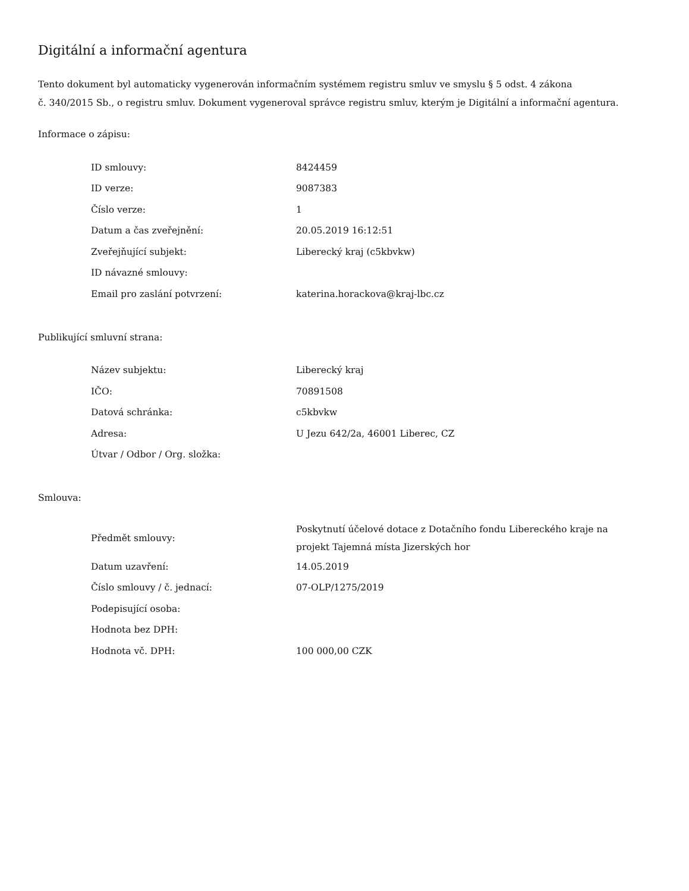Digitální a informační agentura
Tento dokument byl automaticky vygenerován informačním systémem registru smluv ve smyslu § 5 odst. 4 zákona
č. 340/2015 Sb., o registru smluv. Dokument vygeneroval správce registru smluv, kterým je Digitální a informační agentura.
Informace o zápisu:
| ID smlouvy: | 8424459 |
| ID verze: | 9087383 |
| Číslo verze: | 1 |
| Datum a čas zveřejnění: | 20.05.2019 16:12:51 |
| Zveřejňující subjekt: | Liberecký kraj (c5kbvkw) |
| ID návazné smlouvy: | |
| Email pro zaslání potvrzení: | katerina.horackova@kraj-lbc.cz |
Publikující smluvní strana:
| Název subjektu: | Liberecký kraj |
| IČO: | 70891508 |
| Datová schránka: | c5kbvkw |
| Adresa: | U Jezu 642/2a, 46001 Liberec, CZ |
| Útvar / Odbor / Org. složka: | |
Smlouva:
| Předmět smlouvy: | Poskytnutí účelové dotace z Dotačního fondu Libereckého kraje na projekt Tajemná místa Jizerských hor |
| Datum uzavření: | 14.05.2019 |
| Číslo smlouvy / č. jednací: | 07-OLP/1275/2019 |
| Podepisující osoba: | |
| Hodnota bez DPH: | |
| Hodnota vč. DPH: | 100 000,00 CZK |